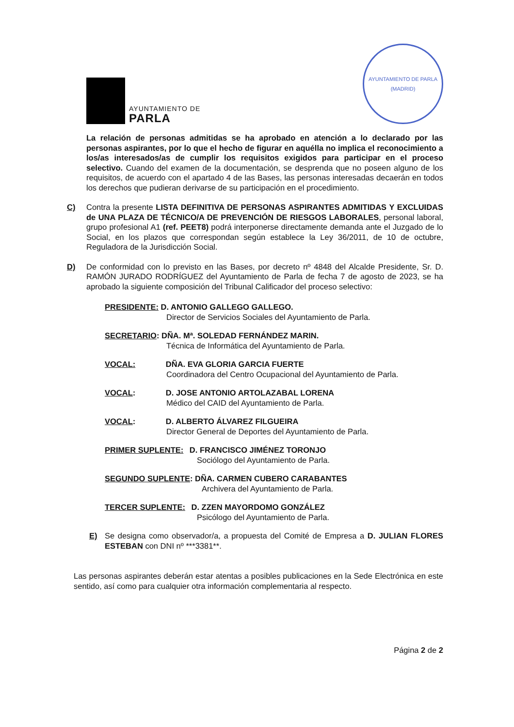AYUNTAMIENTO DE
PARLA
AYUNTAMIENTO DE PARLA (MADRID)
La relación de personas admitidas se ha aprobado en atención a lo declarado por las personas aspirantes, por lo que el hecho de figurar en aquélla no implica el reconocimiento a los/as interesados/as de cumplir los requisitos exigidos para participar en el proceso selectivo. Cuando del examen de la documentación, se desprenda que no poseen alguno de los requisitos, de acuerdo con el apartado 4 de las Bases, las personas interesadas decaerán en todos los derechos que pudieran derivarse de su participación en el procedimiento.
C) Contra la presente LISTA DEFINITIVA DE PERSONAS ASPIRANTES ADMITIDAS Y EXCLUIDAS de UNA PLAZA DE TÉCNICO/A DE PREVENCIÓN DE RIESGOS LABORALES, personal laboral, grupo profesional A1 (ref. PEET8) podrá interponerse directamente demanda ante el Juzgado de lo Social, en los plazos que correspondan según establece la Ley 36/2011, de 10 de octubre, Reguladora de la Jurisdicción Social.
D) De conformidad con lo previsto en las Bases, por decreto nº 4848 del Alcalde Presidente, Sr. D. RAMÓN JURADO RODRÍGUEZ del Ayuntamiento de Parla de fecha 7 de agosto de 2023, se ha aprobado la siguiente composición del Tribunal Calificador del proceso selectivo:
PRESIDENTE: D. ANTONIO GALLEGO GALLEGO.
Director de Servicios Sociales del Ayuntamiento de Parla.
SECRETARIO: DÑA. Mª. SOLEDAD FERNÁNDEZ MARIN.
Técnica de Informática del Ayuntamiento de Parla.
VOCAL: DÑA. EVA GLORIA GARCIA FUERTE
Coordinadora del Centro Ocupacional del Ayuntamiento de Parla.
VOCAL: D. JOSE ANTONIO ARTOLAZABAL LORENA
Médico del CAID del Ayuntamiento de Parla.
VOCAL: D. ALBERTO ÁLVAREZ FILGUEIRA
Director General de Deportes del Ayuntamiento de Parla.
PRIMER SUPLENTE: D. FRANCISCO JIMÉNEZ TORONJO
Sociólogo del Ayuntamiento de Parla.
SEGUNDO SUPLENTE: DÑA. CARMEN CUBERO CARABANTES
Archivera del Ayuntamiento de Parla.
TERCER SUPLENTE: D. ZZEN MAYORDOMO GONZÁLEZ
Psicólogo del Ayuntamiento de Parla.
E) Se designa como observador/a, a propuesta del Comité de Empresa a D. JULIAN FLORES ESTEBAN con DNI nº ***3381**.
Las personas aspirantes deberán estar atentas a posibles publicaciones en la Sede Electrónica en este sentido, así como para cualquier otra información complementaria al respecto.
Página 2 de 2